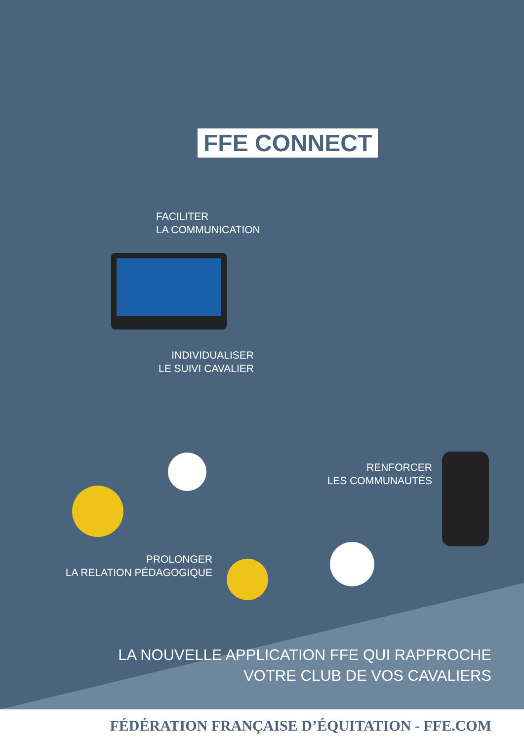FFE CONNECT
FACILITER
LA COMMUNICATION
INDIVIDUALISER
LE SUIVI CAVALIER
RENFORCER
LES COMMUNAUTÉS
PROLONGER
LA RELATION PÉDAGOGIQUE
LA NOUVELLE APPLICATION FFE QUI RAPPROCHE
VOTRE CLUB DE VOS CAVALIERS
FÉDÉRATION FRANÇAISE D’ÉQUITATION - FFE.COM